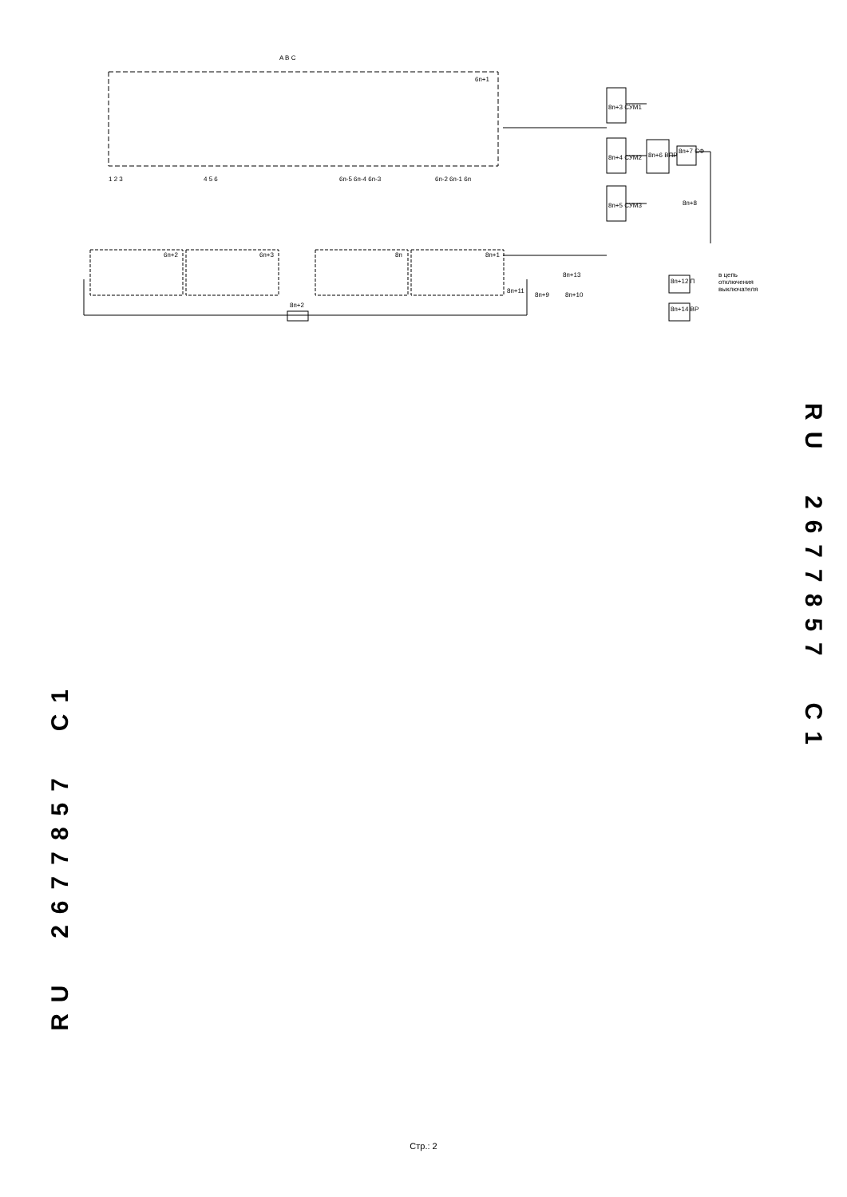A B C
6п+1
8п+3 СУМ1
8п+4 СУМ2
8п+5 СУМ3
8п+6 ВПР
8п+7 СФ
8п+8
1 2 3 4 5 6 6п-5 6п-4 6п-3 6п-2 6п-1 6п
6п+2 6п+3 8п 8п+1
8п+11
8п+2
8п+13
8п+9 8п+10
8п+12 П
8п+14 ВР
в цепь
отключения
выключателя
RU 2677857 C1
RU 2677857 C1
Стр.: 2